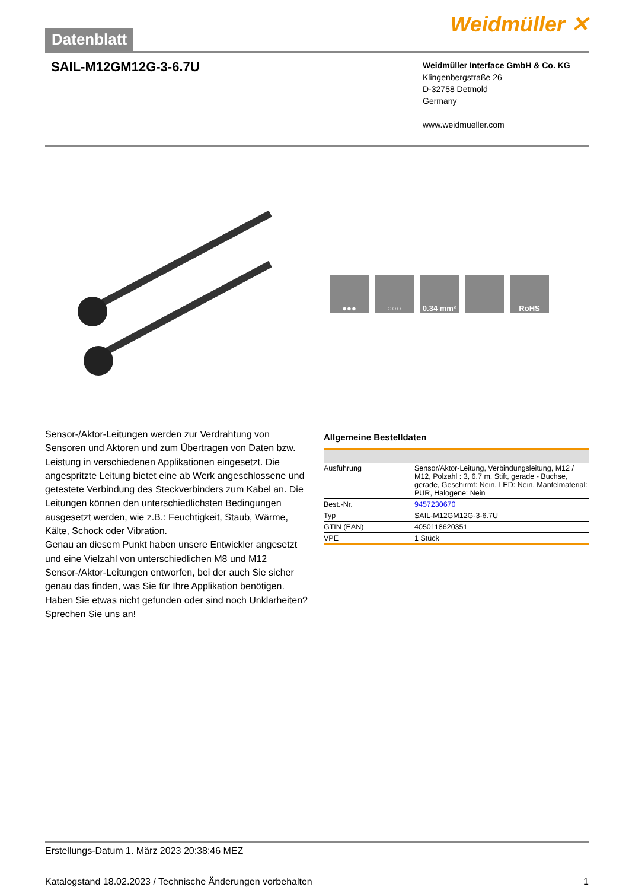Datenblatt
Weidmüller ✕
SAIL-M12GM12G-3-6.7U
Weidmüller Interface GmbH & Co. KG
Klingenbergstraße 26
D-32758 Detmold
Germany
www.weidmueller.com
●●● ○○○ 0.34 mm² RoHS
Sensor-/Aktor-Leitungen werden zur Verdrahtung von Sensoren und Aktoren und zum Übertragen von Daten bzw. Leistung in verschiedenen Applikationen eingesetzt. Die angespritzte Leitung bietet eine ab Werk angeschlossene und getestete Verbindung des Steckverbinders zum Kabel an. Die Leitungen können den unterschiedlichsten Bedingungen ausgesetzt werden, wie z.B.: Feuchtigkeit, Staub, Wärme, Kälte, Schock oder Vibration.
Genau an diesem Punkt haben unsere Entwickler angesetzt und eine Vielzahl von unterschiedlichen M8 und M12 Sensor-/Aktor-Leitungen entworfen, bei der auch Sie sicher genau das finden, was Sie für Ihre Applikation benötigen.
Haben Sie etwas nicht gefunden oder sind noch Unklarheiten? Sprechen Sie uns an!
Allgemeine Bestelldaten
| Ausführung | Sensor/Aktor-Leitung, Verbindungsleitung, M12 / M12, Polzahl : 3, 6.7 m, Stift, gerade - Buchse, gerade, Geschirmt: Nein, LED: Nein, Mantelmaterial: PUR, Halogene: Nein |
| Best.-Nr. | 9457230670 |
| Typ | SAIL-M12GM12G-3-6.7U |
| GTIN (EAN) | 4050118620351 |
| VPE | 1 Stück |
Erstellungs-Datum 1. März 2023 20:38:46 MEZ
Katalogstand 18.02.2023 / Technische Änderungen vorbehalten 1